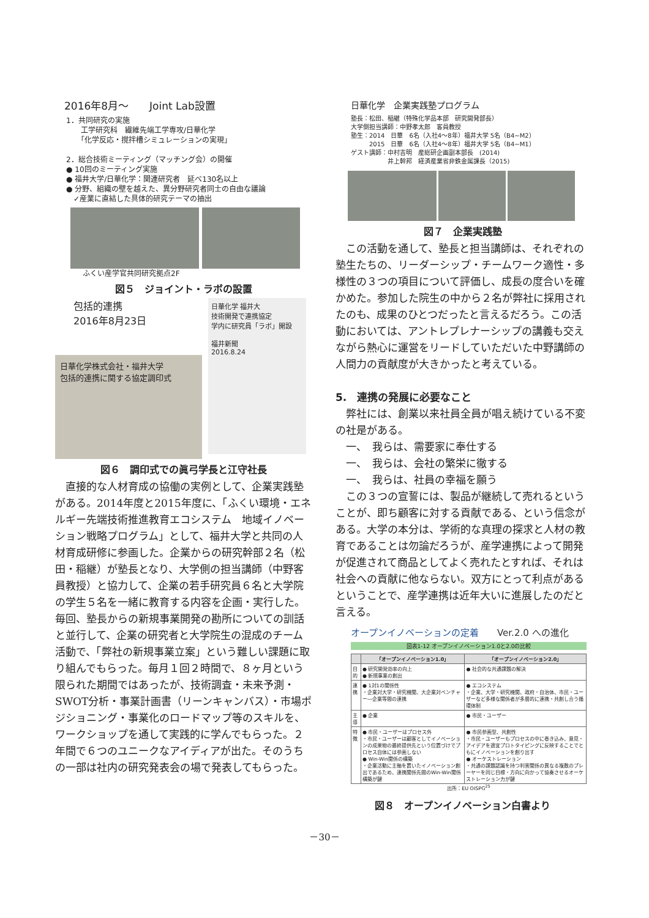2016年8月～　　Joint Lab設置
1．共同研究の実施
　　工学研究科　繊維先端工学専攻/日華化学
　　「化学反応・撹拌槽シミュレーションの実現」
2．総合技術ミーティング（マッチング会）の開催
● 10回のミーティング実施
● 福井大学/日華化学：関連研究者　延べ130名以上
● 分野、組織の壁を越えた、異分野研究者同士の自由な議論
　✓産業に直結した具体的研究テーマの抽出
ふくい産学官共同研究拠点2F
図５　ジョイント・ラボの設置
包括的連携
2016年8月23日
日華化学株式会社・福井大学
包括的連携に関する協定調印式
日華化学 福井大
技術開発で連携協定
学内に研究員「ラボ」開設
福井新聞
2016.8.24
図６　調印式での眞弓学長と江守社長
　直接的な人材育成の協働の実例として、企業実践塾がある。2014年度と2015年度に、「ふくい環境・エネルギー先端技術推進教育エコシステム　地域イノベーション戦略プログラム」として、福井大学と共同の人材育成研修に参画した。企業からの研究幹部２名（松田・稲継）が塾長となり、大学側の担当講師（中野客員教授）と協力して、企業の若手研究員６名と大学院の学生５名を一緒に教育する内容を企画・実行した。毎回、塾長からの新規事業開発の勘所についての訓話と並行して、企業の研究者と大学院生の混成のチーム活動で、「弊社の新規事業立案」という難しい課題に取り組んでもらった。毎月１回２時間で、８ヶ月という限られた期間ではあったが、技術調査・未来予測・SWOT分析・事業計画書（リーンキャンバス）・市場ポジショニング・事業化のロードマップ等のスキルを、ワークショップを通して実践的に学んでもらった。２年間で６つのユニークなアイディアが出た。そのうちの一部は社内の研究発表会の場で発表してもらった。
日華化学　企業実践塾プログラム
塾長：松田、稲継（特殊化学品本部　研究開発部長）
大学側担当講師：中野孝太郎　客員教授
塾生：2014　日華　6名（入社4～8年）福井大学 5名（B4~M2）
　　　2015　日華　6名（入社4～8年）福井大学 5名（B4~M1）
ゲスト講師：中村吉明　産総研企画副本部長　(2014)
　　　　　　井上幹邦　経済産業省非鉄金属課長（2015)
図７　企業実践塾
　この活動を通して、塾長と担当講師は、それぞれの塾生たちの、リーダーシップ・チームワーク適性・多様性の３つの項目について評価し、成長の度合いを確かめた。参加した院生の中から２名が弊社に採用されたのも、成果のひとつだったと言えるだろう。この活動においては、アントレプレナーシップの講義も交えながら熱心に運営をリードしていただいた中野講師の人間力の貢献度が大きかったと考えている。
5.　連携の発展に必要なこと
　弊社には、創業以来社員全員が唱え続けている不変の社是がある。
　一、　我らは、需要家に奉仕する
　一、　我らは、会社の繁栄に徹する
　一、　我らは、社員の幸福を願う
　この３つの宣誓には、製品が継続して売れるということが、即ち顧客に対する貢献である、という信念がある。大学の本分は、学術的な真理の探求と人材の教育であることは勿論だろうが、産学連携によって開発が促進されて商品としてよく売れたとすれば、それは社会への貢献に他ならない。双方にとって利点があるということで、産学連携は近年大いに進展したのだと言える。
オープンイノベーションの定着　　Ver.2.0 への進化
図表1-12 オープンイノベーション1.0と2.0の比較
| | 「オープンイノベーション1.0」 | 「オープンイノベーション2.0」 |
| --- | --- | --- |
| 目的 | ● 研究開発効率の向上 ● 新規事業の創出 | ● 社会的な共通課題の解決 |
| 連携 | ● 1対1の関係性 ・企業対大学・研究機関、大企業対ベンチャー―企業等間の連携 | ● エコシステム ・企業、大学・研究機関、政府・自治体、市民・ユーザーなど多様な関係者が多層的に連携・共創し合う循環体制 |
| 主導 | ● 企業 | ● 市民・ユーザー |
| 特徴 | ● 市民・ユーザーはプロセス外 ・市民・ユーザーは顧客としてイノベーションの成果物の最終提供先という位置づけでプロセス自体には参画しない ● Win-Win関係の構築 ・企業活動に主軸を置いたイノベーション創出であるため、連携関係先間のWin-Win関係構築が鍵 | ● 市民参画型、共創性 ・市民・ユーザーもプロセスの中に巻き込み、意見・アイデアを適宜プロトタイピングに反映することでともにイノベーションを創り出す ● オーケストレーション ・共通の課題認識を持つ利害関係の異なる複数のプレーヤーを同じ目標・方向に向かって協奏させるオーケストレーション力が鍵 |
出所：EU OISPG<sup>25</sup>
図８　オープンイノベーション白書より
－30－